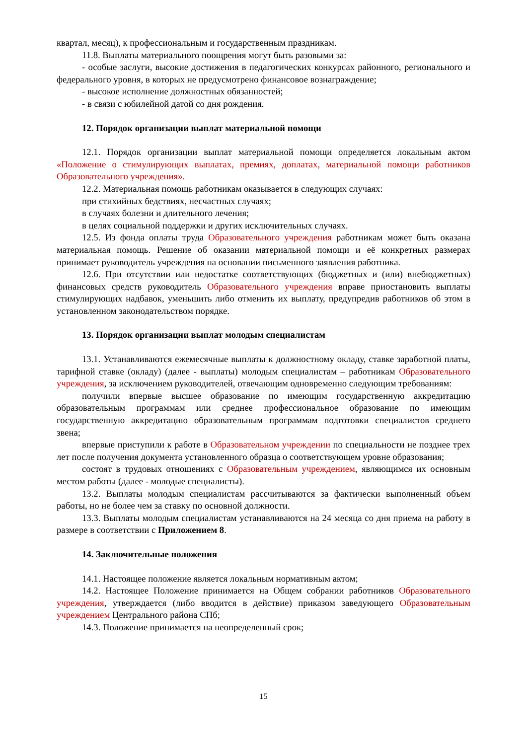квартал, месяц), к профессиональным и государственным праздникам.
11.8. Выплаты материального поощрения могут быть разовыми за:
- особые заслуги, высокие достижения в педагогических конкурсах районного, регионального и федерального уровня, в которых не предусмотрено финансовое вознаграждение;
- высокое исполнение должностных обязанностей;
- в связи с юбилейной датой со дня рождения.
12. Порядок организации выплат материальной помощи
12.1. Порядок организации выплат материальной помощи определяется локальным актом «Положение о стимулирующих выплатах, премиях, доплатах, материальной помощи работников Образовательного учреждения».
12.2. Материальная помощь работникам оказывается в следующих случаях:
при стихийных бедствиях, несчастных случаях;
в случаях болезни и длительного лечения;
в целях социальной поддержки и других исключительных случаях.
12.5. Из фонда оплаты труда Образовательного учреждения работникам может быть оказана материальная помощь. Решение об оказании материальной помощи и её конкретных размерах принимает руководитель учреждения на основании письменного заявления работника.
12.6. При отсутствии или недостатке соответствующих (бюджетных и (или) внебюджетных) финансовых средств руководитель Образовательного учреждения вправе приостановить выплаты стимулирующих надбавок, уменьшить либо отменить их выплату, предупредив работников об этом в установленном законодательством порядке.
13. Порядок организации выплат молодым специалистам
13.1. Устанавливаются ежемесячные выплаты к должностному окладу, ставке заработной платы, тарифной ставке (окладу) (далее - выплаты) молодым специалистам – работникам Образовательного учреждения, за исключением руководителей, отвечающим одновременно следующим требованиям:
получили впервые высшее образование по имеющим государственную аккредитацию образовательным программам или среднее профессиональное образование по имеющим государственную аккредитацию образовательным программам подготовки специалистов среднего звена;
впервые приступили к работе в Образовательном учреждении по специальности не позднее трех лет после получения документа установленного образца о соответствующем уровне образования;
состоят в трудовых отношениях с Образовательным учреждением, являющимся их основным местом работы (далее - молодые специалисты).
13.2. Выплаты молодым специалистам рассчитываются за фактически выполненный объем работы, но не более чем за ставку по основной должности.
13.3. Выплаты молодым специалистам устанавливаются на 24 месяца со дня приема на работу в размере в соответствии с Приложением 8.
14. Заключительные положения
14.1. Настоящее положение является локальным нормативным актом;
14.2. Настоящее Положение принимается на Общем собрании работников Образовательного учреждения, утверждается (либо вводится в действие) приказом заведующего Образовательным учреждением Центрального района СПб;
14.3. Положение принимается на неопределенный срок;
15